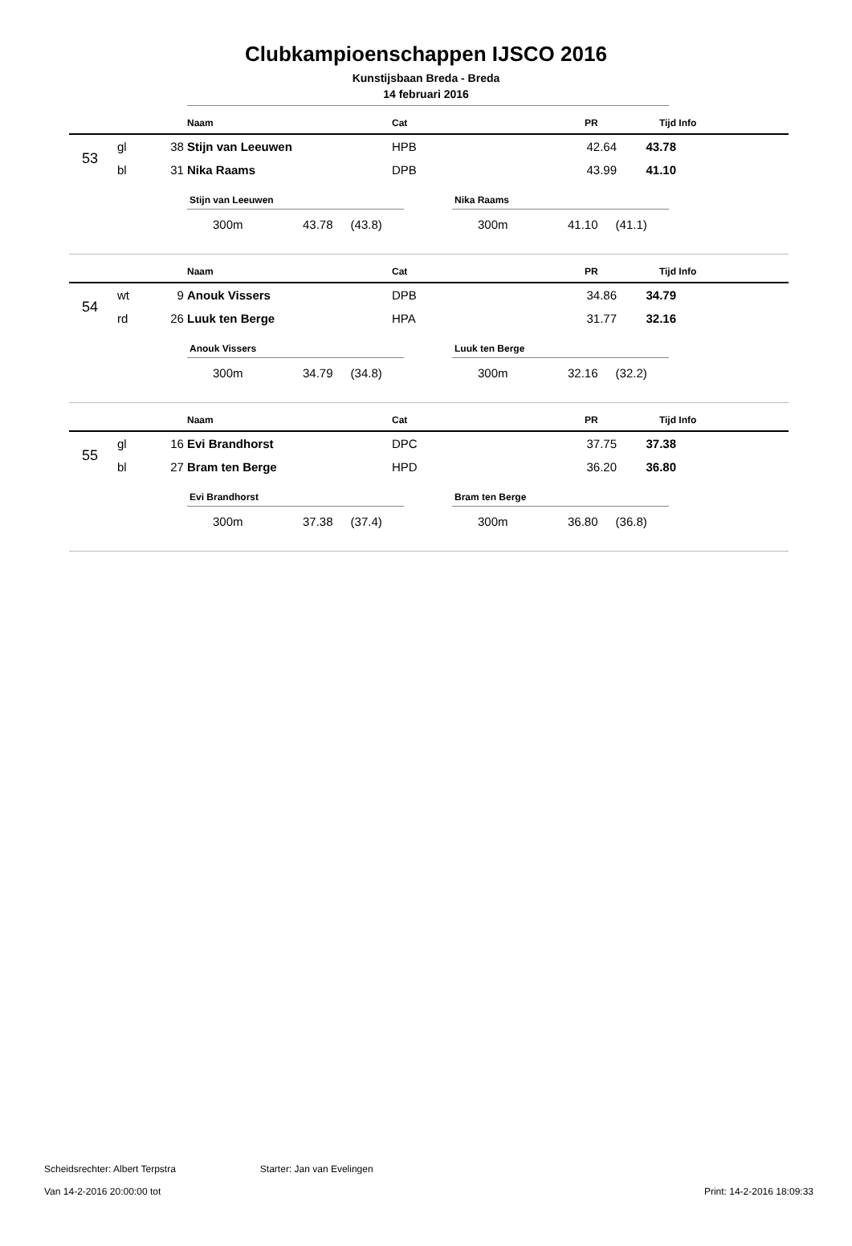Clubkampioenschappen IJSCO 2016
Kunstijsbaan Breda - Breda
14 februari 2016
| | | | Naam | Cat | PR | Tijd | Info |
| --- | --- | --- | --- | --- | --- | --- | --- |
| 53 | gl | 38 | Stijn van Leeuwen | HPB | 42.64 | 43.78 | |
| | bl | 31 | Nika Raams | DPB | 43.99 | 41.10 | |
Stijn van Leeuwen
| 300m | 43.78 | (43.8) |
Nika Raams
| 300m | 41.10 | (41.1) |
| | | | Naam | Cat | PR | Tijd | Info |
| --- | --- | --- | --- | --- | --- | --- | --- |
| 54 | wt | 9 | Anouk Vissers | DPB | 34.86 | 34.79 | |
| | rd | 26 | Luuk ten Berge | HPA | 31.77 | 32.16 | |
Anouk Vissers
| 300m | 34.79 | (34.8) |
Luuk ten Berge
| 300m | 32.16 | (32.2) |
| | | | Naam | Cat | PR | Tijd | Info |
| --- | --- | --- | --- | --- | --- | --- | --- |
| 55 | gl | 16 | Evi Brandhorst | DPC | 37.75 | 37.38 | |
| | bl | 27 | Bram ten Berge | HPD | 36.20 | 36.80 | |
Evi Brandhorst
| 300m | 37.38 | (37.4) |
Bram ten Berge
| 300m | 36.80 | (36.8) |
Scheidsrechter: Albert Terpstra Starter: Jan van Evelingen
Van 14-2-2016 20:00:00 tot Print: 14-2-2016 18:09:33